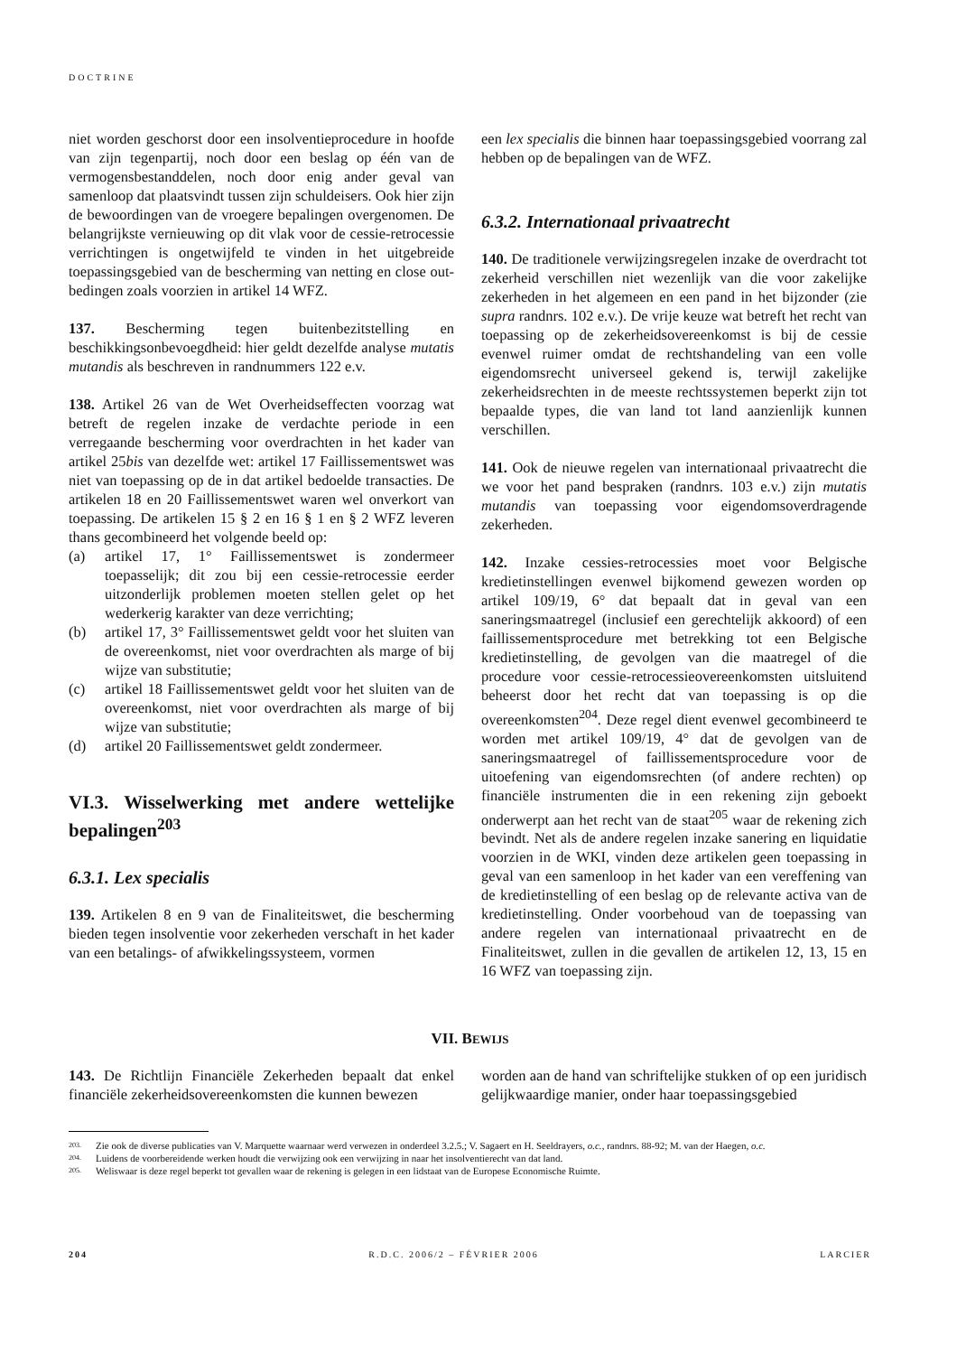DOCTRINE
niet worden geschorst door een insolventieprocedure in hoofde van zijn tegenpartij, noch door een beslag op één van de vermogensbestanddelen, noch door enig ander geval van samenloop dat plaatsvindt tussen zijn schuldeisers. Ook hier zijn de bewoordingen van de vroegere bepalingen overgenomen. De belangrijkste vernieuwing op dit vlak voor de cessie-retrocessie verrichtingen is ongetwijfeld te vinden in het uitgebreide toepassingsgebied van de bescherming van netting en close out-bedingen zoals voorzien in artikel 14 WFZ.
137. Bescherming tegen buitenbezitstelling en beschikkingsonbevoegdheid: hier geldt dezelfde analyse mutatis mutandis als beschreven in randnummers 122 e.v.
138. Artikel 26 van de Wet Overheidseffecten voorzag wat betreft de regelen inzake de verdachte periode in een verregaande bescherming voor overdrachten in het kader van artikel 25bis van dezelfde wet: artikel 17 Faillissementswet was niet van toepassing op de in dat artikel bedoelde transacties. De artikelen 18 en 20 Faillissementswet waren wel onverkort van toepassing. De artikelen 15 § 2 en 16 § 1 en § 2 WFZ leveren thans gecombineerd het volgende beeld op:
(a) artikel 17, 1° Faillissementswet is zondermeer toepasselijk; dit zou bij een cessie-retrocessie eerder uitzonderlijk problemen moeten stellen gelet op het wederkerig karakter van deze verrichting;
(b) artikel 17, 3° Faillissementswet geldt voor het sluiten van de overeenkomst, niet voor overdrachten als marge of bij wijze van substitutie;
(c) artikel 18 Faillissementswet geldt voor het sluiten van de overeenkomst, niet voor overdrachten als marge of bij wijze van substitutie;
(d) artikel 20 Faillissementswet geldt zondermeer.
VI.3. Wisselwerking met andere wettelijke bepalingen<sup>203</sup>
6.3.1. Lex specialis
139. Artikelen 8 en 9 van de Finaliteitswet, die bescherming bieden tegen insolventie voor zekerheden verschaft in het kader van een betalings- of afwikkelingssysteem, vormen
een lex specialis die binnen haar toepassingsgebied voorrang zal hebben op de bepalingen van de WFZ.
6.3.2. Internationaal privaatrecht
140. De traditionele verwijzingsregelen inzake de overdracht tot zekerheid verschillen niet wezenlijk van die voor zakelijke zekerheden in het algemeen en een pand in het bijzonder (zie supra randnrs. 102 e.v.). De vrije keuze wat betreft het recht van toepassing op de zekerheidsovereenkomst is bij de cessie evenwel ruimer omdat de rechtshandeling van een volle eigendomsrecht universeel gekend is, terwijl zakelijke zekerheidsrechten in de meeste rechtssystemen beperkt zijn tot bepaalde types, die van land tot land aanzienlijk kunnen verschillen.
141. Ook de nieuwe regelen van internationaal privaatrecht die we voor het pand bespraken (randnrs. 103 e.v.) zijn mutatis mutandis van toepassing voor eigendomsoverdragende zekerheden.
142. Inzake cessies-retrocessies moet voor Belgische kredietinstellingen evenwel bijkomend gewezen worden op artikel 109/19, 6° dat bepaalt dat in geval van een saneringsmaatregel (inclusief een gerechtelijk akkoord) of een faillissementsprocedure met betrekking tot een Belgische kredietinstelling, de gevolgen van die maatregel of die procedure voor cessie-retrocessieovereenkomsten uitsluitend beheerst door het recht dat van toepassing is op die overeenkomsten<sup>204</sup>. Deze regel dient evenwel gecombineerd te worden met artikel 109/19, 4° dat de gevolgen van de saneringsmaatregel of faillissementsprocedure voor de uitoefening van eigendomsrechten (of andere rechten) op financiële instrumenten die in een rekening zijn geboekt onderwerpt aan het recht van de staat<sup>205</sup> waar de rekening zich bevindt. Net als de andere regelen inzake sanering en liquidatie voorzien in de WKI, vinden deze artikelen geen toepassing in geval van een samenloop in het kader van een vereffening van de kredietinstelling of een beslag op de relevante activa van de kredietinstelling. Onder voorbehoud van de toepassing van andere regelen van internationaal privaatrecht en de Finaliteitswet, zullen in die gevallen de artikelen 12, 13, 15 en 16 WFZ van toepassing zijn.
VII. BEWIJS
143. De Richtlijn Financiële Zekerheden bepaalt dat enkel financiële zekerheidsovereenkomsten die kunnen bewezen
worden aan de hand van schriftelijke stukken of op een juridisch gelijkwaardige manier, onder haar toepassingsgebied
203. Zie ook de diverse publicaties van V. Marquette waarnaar werd verwezen in onderdeel 3.2.5.; V. Sagaert en H. Seeldrayers, o.c., randnrs. 88-92; M. van der Haegen, o.c.
204. Luidens de voorbereidende werken houdt die verwijzing ook een verwijzing in naar het insolventierecht van dat land.
205. Weliswaar is deze regel beperkt tot gevallen waar de rekening is gelegen in een lidstaat van de Europese Economische Ruimte.
204 R.D.C. 2006/2 – FÉVRIER 2006 LARCIER